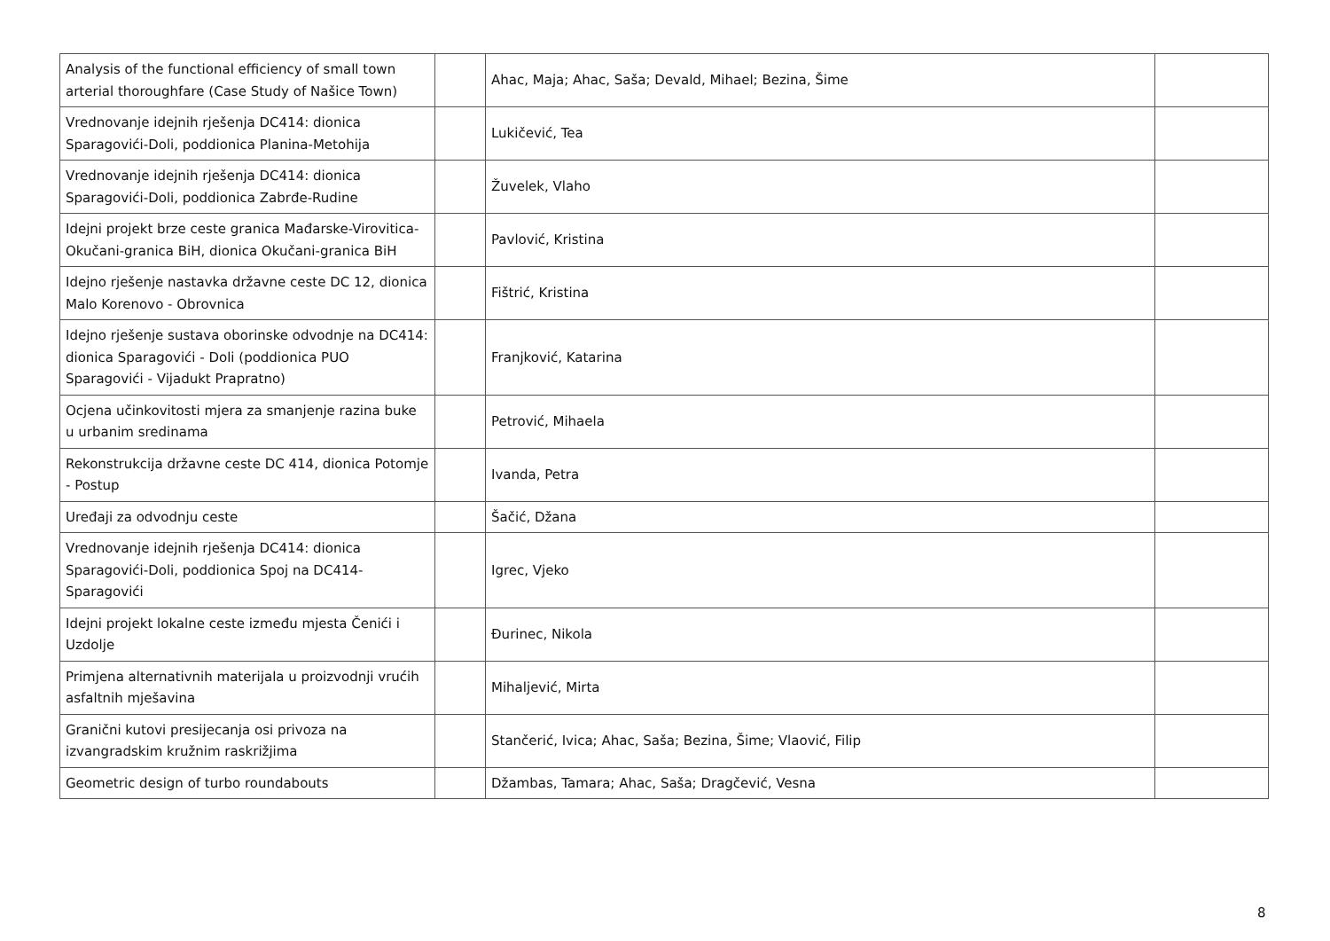| Analysis of the functional efficiency of small town arterial thoroughfare (Case Study of Našice Town) | | Ahac, Maja; Ahac, Saša; Devald, Mihael; Bezina, Šime | |
| Vrednovanje idejnih rješenja DC414: dionica Sparagovići-Doli, poddionica Planina-Metohija | | Lukičević, Tea | |
| Vrednovanje idejnih rješenja DC414: dionica Sparagovići-Doli, poddionica Zabrđe-Rudine | | Žuvelek, Vlaho | |
| Idejni projekt brze ceste granica Mađarske-Virovitica-Okučani-granica BiH, dionica Okučani-granica BiH | | Pavlović, Kristina | |
| Idejno rješenje nastavka državne ceste DC 12, dionica Malo Korenovo - Obrovnica | | Fištrić, Kristina | |
| Idejno rješenje sustava oborinske odvodnje na DC414: dionica Sparagovići - Doli (poddionica PUO Sparagovići - Vijadukt Prapratno) | | Franjković, Katarina | |
| Ocjena učinkovitosti mjera za smanjenje razina buke u urbanim sredinama | | Petrović, Mihaela | |
| Rekonstrukcija državne ceste DC 414, dionica Potomje - Postup | | Ivanda, Petra | |
| Uređaji za odvodnju ceste | | Šačić, Džana | |
| Vrednovanje idejnih rješenja DC414: dionica Sparagovići-Doli, poddionica Spoj na DC414-Sparagovići | | Igrec, Vjeko | |
| Idejni projekt lokalne ceste između mjesta Čenići i Uzdolje | | Đurinec, Nikola | |
| Primjena alternativnih materijala u proizvodnji vrućih asfaltnih mješavina | | Mihaljević, Mirta | |
| Granični kutovi presijecanja osi privoza na izvangradskim kružnim raskrižjima | | Stančerić, Ivica; Ahac, Saša; Bezina, Šime; Vlaović, Filip | |
| Geometric design of turbo roundabouts | | Džambas, Tamara; Ahac, Saša; Dragčević, Vesna | |
8